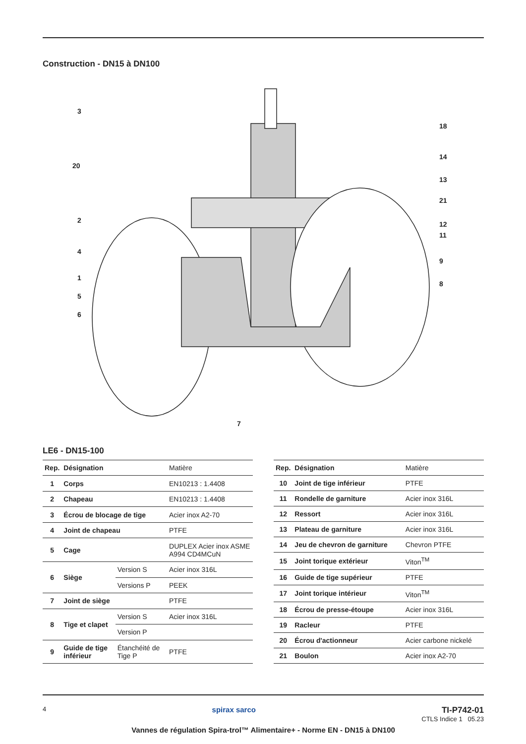Construction - DN15 à DN100
3
20
2
4
1
5
6
18
14
13
21
12
11
9
8
7
LE6 - DN15-100
| Rep. | Désignation | | Matière |
| --- | --- | --- | --- |
| 1 | Corps | | EN10213 : 1.4408 |
| 2 | Chapeau | | EN10213 : 1.4408 |
| 3 | Écrou de blocage de tige | | Acier inox A2-70 |
| 4 | Joint de chapeau | | PTFE |
| 5 | Cage | | DUPLEX Acier inox ASME A994 CD4MCuN |
| 6 | Siège | Version S | Acier inox 316L |
| | | Versions P | PEEK |
| 7 | Joint de siège | | PTFE |
| 8 | Tige et clapet | Version S | Acier inox 316L |
| | | Version P | |
| 9 | Guide de tige inférieur | Étanchéité de Tige P | PTFE |
| Rep. | Désignation | Matière |
| --- | --- | --- |
| 10 | Joint de tige inférieur | PTFE |
| 11 | Rondelle de garniture | Acier inox 316L |
| 12 | Ressort | Acier inox 316L |
| 13 | Plateau de garniture | Acier inox 316L |
| 14 | Jeu de chevron de garniture | Chevron PTFE |
| 15 | Joint torique extérieur | Viton<sup>TM</sup> |
| 16 | Guide de tige supérieur | PTFE |
| 17 | Joint torique intérieur | Viton<sup>TM</sup> |
| 18 | Écrou de presse-étoupe | Acier inox 316L |
| 19 | Racleur | PTFE |
| 20 | Écrou d'actionneur | Acier carbone nickelé |
| 21 | Boulon | Acier inox A2-70 |
4
spirax sarco TI-P742-01
CTLS Indice 1 05.23
Vannes de régulation Spira-trol™ Alimentaire+ - Norme EN - DN15 à DN100